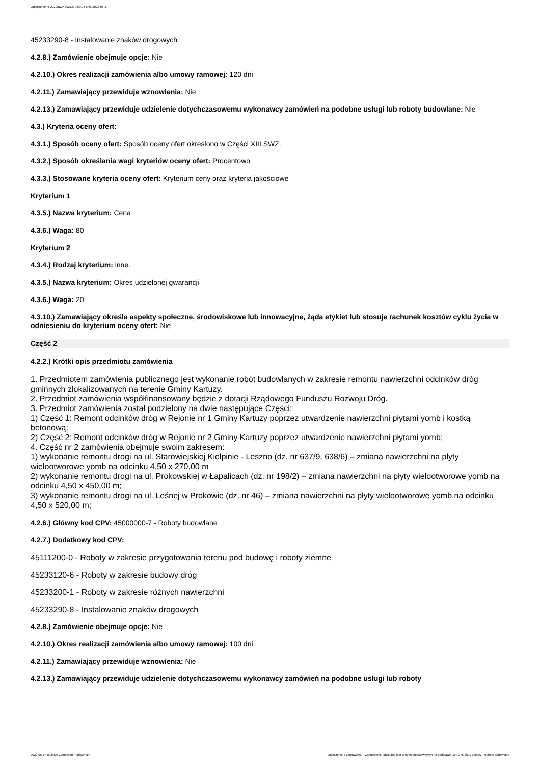Ogłoszenie nr 2022/BZP 00212793/01 z dnia 2022-06-17
45233290-8 - Instalowanie znaków drogowych
4.2.8.) Zamówienie obejmuje opcje: Nie
4.2.10.) Okres realizacji zamówienia albo umowy ramowej: 120 dni
4.2.11.) Zamawiający przewiduje wznowienia: Nie
4.2.13.) Zamawiający przewiduje udzielenie dotychczasowemu wykonawcy zamówień na podobne usługi lub roboty budowlane: Nie
4.3.) Kryteria oceny ofert:
4.3.1.) Sposób oceny ofert: Sposób oceny ofert określono w Części XIII SWZ.
4.3.2.) Sposób określania wagi kryteriów oceny ofert: Procentowo
4.3.3.) Stosowane kryteria oceny ofert: Kryterium ceny oraz kryteria jakościowe
Kryterium 1
4.3.5.) Nazwa kryterium: Cena
4.3.6.) Waga: 80
Kryterium 2
4.3.4.) Rodzaj kryterium: inne.
4.3.5.) Nazwa kryterium: Okres udzielonej gwarancji
4.3.6.) Waga: 20
4.3.10.) Zamawiający określa aspekty społeczne, środowiskowe lub innowacyjne, żąda etykiet lub stosuje rachunek kosztów cyklu życia w odniesieniu do kryterium oceny ofert: Nie
Część 2
4.2.2.) Krótki opis przedmiotu zamówienia
1. Przedmiotem zamówienia publicznego jest wykonanie robót budowlanych w zakresie remontu nawierzchni odcinków dróg gminnych zlokalizowanych na terenie Gminy Kartuzy.
2. Przedmiot zamówienia współfinansowany będzie z dotacji Rządowego Funduszu Rozwoju Dróg.
3. Przedmiot zamówienia został podzielony na dwie następujące Części:
1) Część 1: Remont odcinków dróg w Rejonie nr 1 Gminy Kartuzy poprzez utwardzenie nawierzchni płytami yomb i kostką betonową;
2) Część 2: Remont odcinków dróg w Rejonie nr 2 Gminy Kartuzy poprzez utwardzenie nawierzchni płytami yomb;
4. Część nr 2 zamówienia obejmuje swoim zakresem:
1) wykonanie remontu drogi na ul. Starowiejskiej Kiełpinie - Leszno (dz. nr 637/9, 638/6) – zmiana nawierzchni na płyty wielootworowe yomb na odcinku 4,50 x 270,00 m
2) wykonanie remontu drogi na ul. Prokowskiej w Łapalicach (dz. nr 198/2) – zmiana nawierzchni na płyty wielootworowe yomb na odcinku 4,50 x 450,00 m;
3) wykonanie remontu drogi na ul. Leśnej w Prokowie (dz. nr 46) – zmiana nawierzchni na płyty wielootworowe yomb na odcinku 4,50 x 520,00 m;
4.2.6.) Główny kod CPV: 45000000-7 - Roboty budowlane
4.2.7.) Dodatkowy kod CPV:
45111200-0 - Roboty w zakresie przygotowania terenu pod budowę i roboty ziemne
45233120-6 - Roboty w zakresie budowy dróg
45233200-1 - Roboty w zakresie różnych nawierzchni
45233290-8 - Instalowanie znaków drogowych
4.2.8.) Zamówienie obejmuje opcje: Nie
4.2.10.) Okres realizacji zamówienia albo umowy ramowej: 100 dni
4.2.11.) Zamawiający przewiduje wznowienia: Nie
4.2.13.) Zamawiający przewiduje udzielenie dotychczasowemu wykonawcy zamówień na podobne usługi lub roboty
2022-06-17 Biuletyn Zamówień Publicznych Ogłoszenie o zamówieniu - Zamówienie udzielane jest w trybie podstawowym na podstawie: art. 275 pkt 1 ustawy - Roboty budowlane